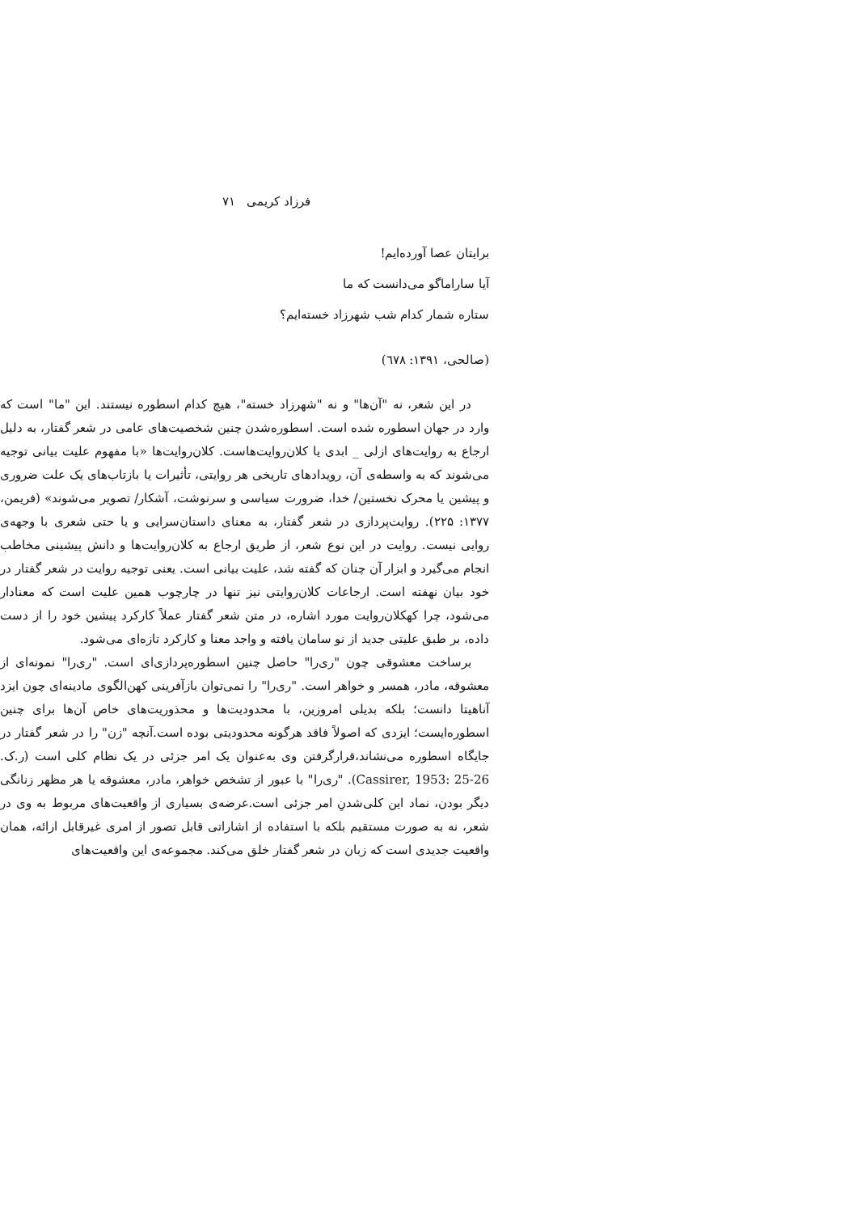فرزاد کریمی ۷۱
برایتان عصا آورده‌ایم!
آیا ساراماگو می‌دانست که ما
ستاره شمار کدام شب شهرزاد خسته‌ایم؟
(صالحی، ۱۳۹۱: ٦٧٨)
در این شعر، نه "آن‌ها" و نه "شهرزاد خسته"، هیچ کدام اسطوره نیستند. این "ما" است که وارد در جهان اسطوره شده است. اسطوره‌شدن چنین شخصیت‌های عامی در شعر گفتار، به دلیل ارجاع به روایت‌های ازلی _ ابدی یا کلان‌روایت‌هاست. کلان‌روایت‌ها «با مفهوم علیت بیانی توجیه می‌شوند که به واسطه‌ی آن، رویدادهای تاریخی هر روایتی، تأثیرات یا بازتاب‌های یک علت ضروری و پیشین یا محرک نخستین/ خدا، ضرورت سیاسی و سرنوشت، آشکار/ تصویر می‌شوند» (فریمن، ۱۳۷۷: ۲۲۵). روایت‌پردازی در شعر گفتار، به معنای داستان‌سرایی و یا حتی شعری با وجهه‌ی روایی نیست. روایت در این نوع شعر، از طریق ارجاع به کلان‌روایت‌ها و دانش پیشینی مخاطب انجام می‌گیرد و ابزار آن چنان که گفته شد، علیت بیانی است. یعنی توجیه روایت در شعر گفتار در خود بیان نهفته است. ارجاعات کلان‌روایتی نیز تنها در چارچوب همین علیت است که معنادار می‌شود، چرا کهکلان‌روایت مورد اشاره، در متن شعر گفتار عملاً کارکرد پیشین خود را از دست داده، بر طبق علیتی جدید از نو سامان یافته و واجد معنا و کارکرد تازه‌ای می‌شود.
برساخت معشوقی چون "ری‌را" حاصل چنین اسطوره‌پردازی‌ای است. "ری‌را" نمونه‌ای از معشوقه، مادر، همسر و خواهر است. "ری‌را" را نمی‌توان بازآفرینی کهن‌الگوی مادینه‌ای چون ایزد آناهیتا دانست؛ بلکه بدیلی امروزین، با محدودیت‌ها و محذوریت‌های خاص آن‌ها برای چنین اسطوره‌ایست؛ ایزدی که اصولاً فاقد هرگونه محدودیتی بوده است.آنچه "زن" را در شعر گفتار در جایگاه اسطوره می‌نشاند،قرارگرفتن وی به‌عنوان یک امر جزئی در یک نظام کلی است (ر.ک. Cassirer, 1953: 25-26). "ری‌را" با عبور از تشخص خواهر، مادر، معشوقه یا هر مظهر زنانگی دیگر بودن، نماد این کلی‌شدنِ امر جزئی است.عرضه‌ی بسیاری از واقعیت‌های مربوط به وی در شعر، نه به صورت مستقیم بلکه با استفاده از اشاراتی قابل تصور از امری غیرقابل ارائه، همان واقعیت جدیدی است که زبان در شعر گفتار خلق می‌کند. مجموعه‌ی این واقعیت‌های